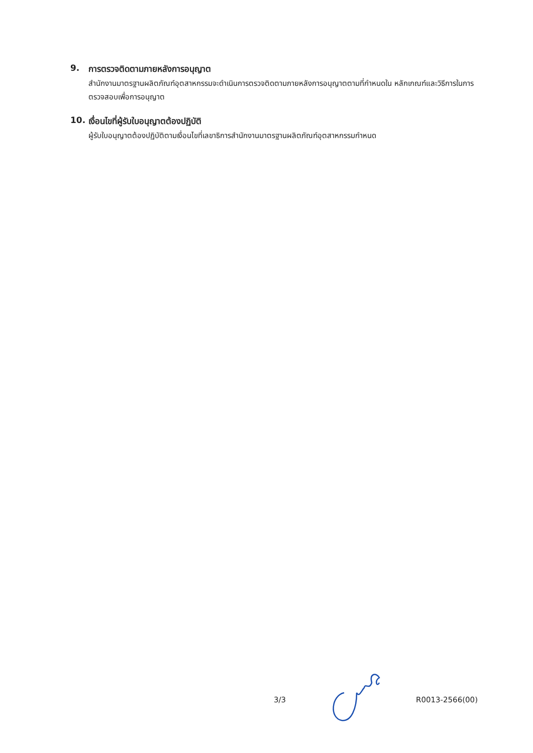9. การตรวจติดตามภายหลังการอนุญาต
สำนักงานมาตรฐานผลิตภัณฑ์อุตสาหกรรมจะดำเนินการตรวจติดตามภายหลังการอนุญาตตามที่กำหนดใน หลักเกณฑ์และวิธีการในการตรวจสอบเพื่อการอนุญาต
10. เงื่อนไขที่ผู้รับใบอนุญาตต้องปฏิบัติ
ผู้รับใบอนุญาตต้องปฏิบัติตามเงื่อนไขที่เลขาธิการสำนักงานมาตรฐานผลิตภัณฑ์อุตสาหกรรมกำหนด
3/3 R0013-2566(00)